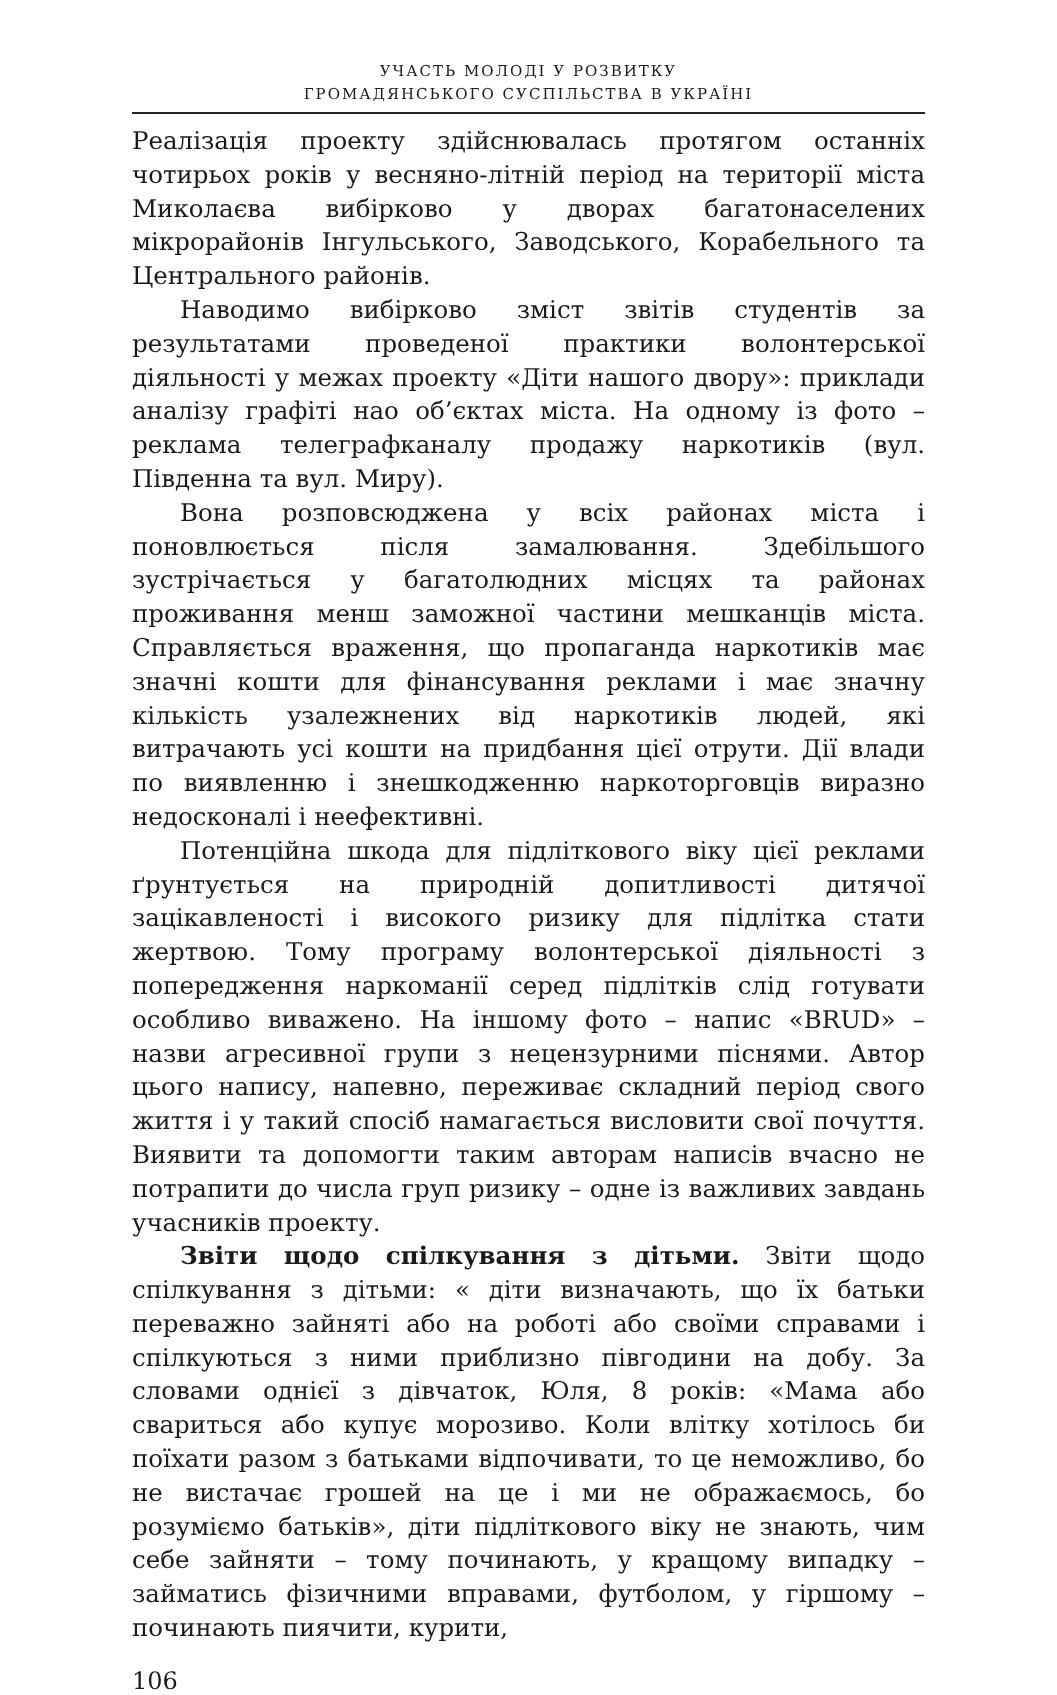УЧАСТЬ МОЛОДІ У РОЗВИТКУ
ГРОМАДЯНСЬКОГО СУСПІЛЬСТВА В УКРАЇНІ
Реалізація проекту здійснювалась протягом останніх чотирьох років у весняно-літній період на території міста Миколаєва вибірково у дворах багатонаселених мікрорайонів Інгульського, Заводського, Корабельного та Центрального районів.
Наводимо вибірково зміст звітів студентів за результатами проведеної практики волонтерської діяльності у межах проекту «Діти нашого двору»: приклади аналізу графіті нао об’єктах міста. На одному із фото – реклама телеграфканалу продажу наркотиків (вул. Південна та вул. Миру).
Вона розповсюджена у всіх районах міста і поновлюється після замалювання. Здебільшого зустрічається у багатолюдних місцях та районах проживання менш заможної частини мешканців міста. Справляється враження, що пропаганда наркотиків має значні кошти для фінансування реклами і має значну кількість узалежнених від наркотиків людей, які витрачають усі кошти на придбання цієї отрути. Дії влади по виявленню і знешкодженню наркоторговців виразно недосконалі і неефективні.
Потенційна шкода для підліткового віку цієї реклами ґрунтується на природній допитливості дитячої зацікавленості і високого ризику для підлітка стати жертвою. Тому програму волонтерської діяльності з попередження наркоманії серед підлітків слід готувати особливо виважено. На іншому фото – напис «BRUD» – назви агресивної групи з нецензурними піснями. Автор цього напису, напевно, переживає складний період свого життя і у такий спосіб намагається висловити свої почуття. Виявити та допомогти таким авторам написів вчасно не потрапити до числа груп ризику – одне із важливих завдань учасників проекту.
Звіти щодо спілкування з дітьми. Звіти щодо спілкування з дітьми: « діти визначають, що їх батьки переважно зайняті або на роботі або своїми справами і спілкуються з ними приблизно півгодини на добу. За словами однієї з дівчаток, Юля, 8 років: «Мама або свариться або купує морозиво. Коли влітку хотілось би поїхати разом з батьками відпочивати, то це неможливо, бо не вистачає грошей на це і ми не ображаємось, бо розуміємо батьків», діти підліткового віку не знають, чим себе зайняти – тому починають, у кращому випадку – займатись фізичними вправами, футболом, у гіршому – починають пиячити, курити,
106